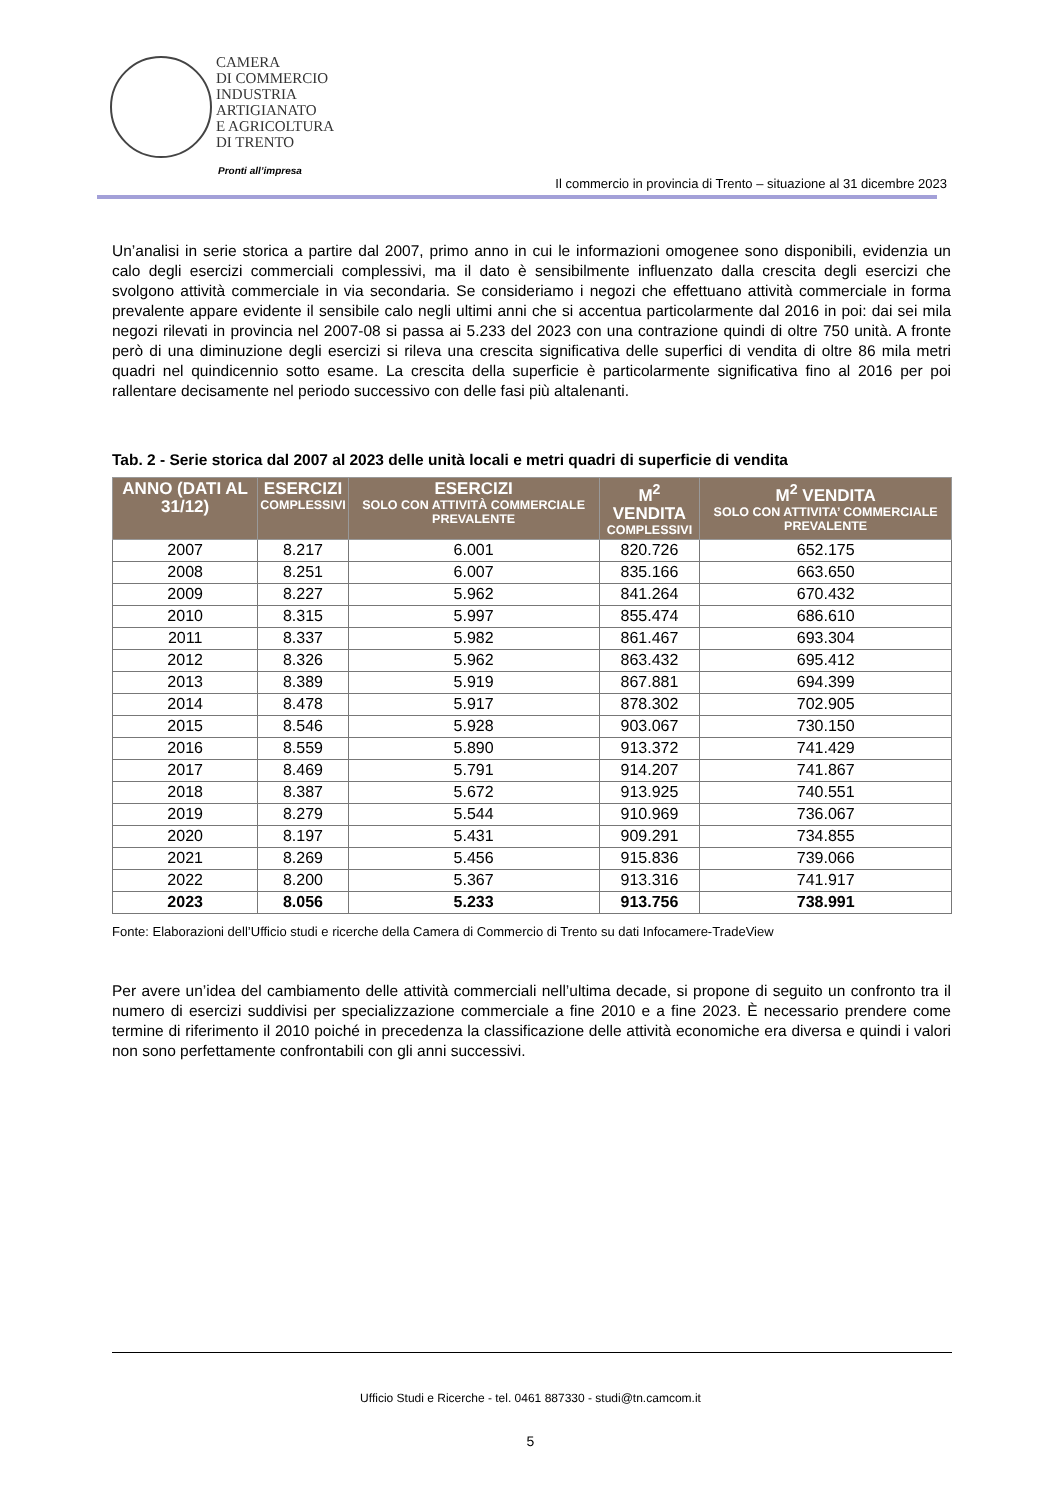CAMERA
DI COMMERCIO
INDUSTRIA
ARTIGIANATO
E AGRICOLTURA
DI TRENTO
Pronti all’impresa
Il commercio in provincia di Trento – situazione al 31 dicembre 2023
Un’analisi in serie storica a partire dal 2007, primo anno in cui le informazioni omogenee sono disponibili, evidenzia un calo degli esercizi commerciali complessivi, ma il dato è sensibilmente influenzato dalla crescita degli esercizi che svolgono attività commerciale in via secondaria. Se consideriamo i negozi che effettuano attività commerciale in forma prevalente appare evidente il sensibile calo negli ultimi anni che si accentua particolarmente dal 2016 in poi: dai sei mila negozi rilevati in provincia nel 2007-08 si passa ai 5.233 del 2023 con una contrazione quindi di oltre 750 unità. A fronte però di una diminuzione degli esercizi si rileva una crescita significativa delle superfici di vendita di oltre 86 mila metri quadri nel quindicennio sotto esame. La crescita della superficie è particolarmente significativa fino al 2016 per poi rallentare decisamente nel periodo successivo con delle fasi più altalenanti.
Tab. 2 - Serie storica dal 2007 al 2023 delle unità locali e metri quadri di superficie di vendita
| ANNO (DATI AL 31/12) | ESERCIZI COMPLESSIVI | ESERCIZI SOLO CON ATTIVITÀ COMMERCIALE PREVALENTE | M<sup>2</sup> VENDITA COMPLESSIVI | M<sup>2</sup> VENDITA SOLO CON ATTIVITA’ COMMERCIALE PREVALENTE |
| --- | --- | --- | --- | --- |
| 2007 | 8.217 | 6.001 | 820.726 | 652.175 |
| 2008 | 8.251 | 6.007 | 835.166 | 663.650 |
| 2009 | 8.227 | 5.962 | 841.264 | 670.432 |
| 2010 | 8.315 | 5.997 | 855.474 | 686.610 |
| 2011 | 8.337 | 5.982 | 861.467 | 693.304 |
| 2012 | 8.326 | 5.962 | 863.432 | 695.412 |
| 2013 | 8.389 | 5.919 | 867.881 | 694.399 |
| 2014 | 8.478 | 5.917 | 878.302 | 702.905 |
| 2015 | 8.546 | 5.928 | 903.067 | 730.150 |
| 2016 | 8.559 | 5.890 | 913.372 | 741.429 |
| 2017 | 8.469 | 5.791 | 914.207 | 741.867 |
| 2018 | 8.387 | 5.672 | 913.925 | 740.551 |
| 2019 | 8.279 | 5.544 | 910.969 | 736.067 |
| 2020 | 8.197 | 5.431 | 909.291 | 734.855 |
| 2021 | 8.269 | 5.456 | 915.836 | 739.066 |
| 2022 | 8.200 | 5.367 | 913.316 | 741.917 |
| 2023 | 8.056 | 5.233 | 913.756 | 738.991 |
Fonte: Elaborazioni dell’Ufficio studi e ricerche della Camera di Commercio di Trento su dati Infocamere-TradeView
Per avere un’idea del cambiamento delle attività commerciali nell’ultima decade, si propone di seguito un confronto tra il numero di esercizi suddivisi per specializzazione commerciale a fine 2010 e a fine 2023. È necessario prendere come termine di riferimento il 2010 poiché in precedenza la classificazione delle attività economiche era diversa e quindi i valori non sono perfettamente confrontabili con gli anni successivi.
Ufficio Studi e Ricerche - tel. 0461 887330 - studi@tn.camcom.it
5